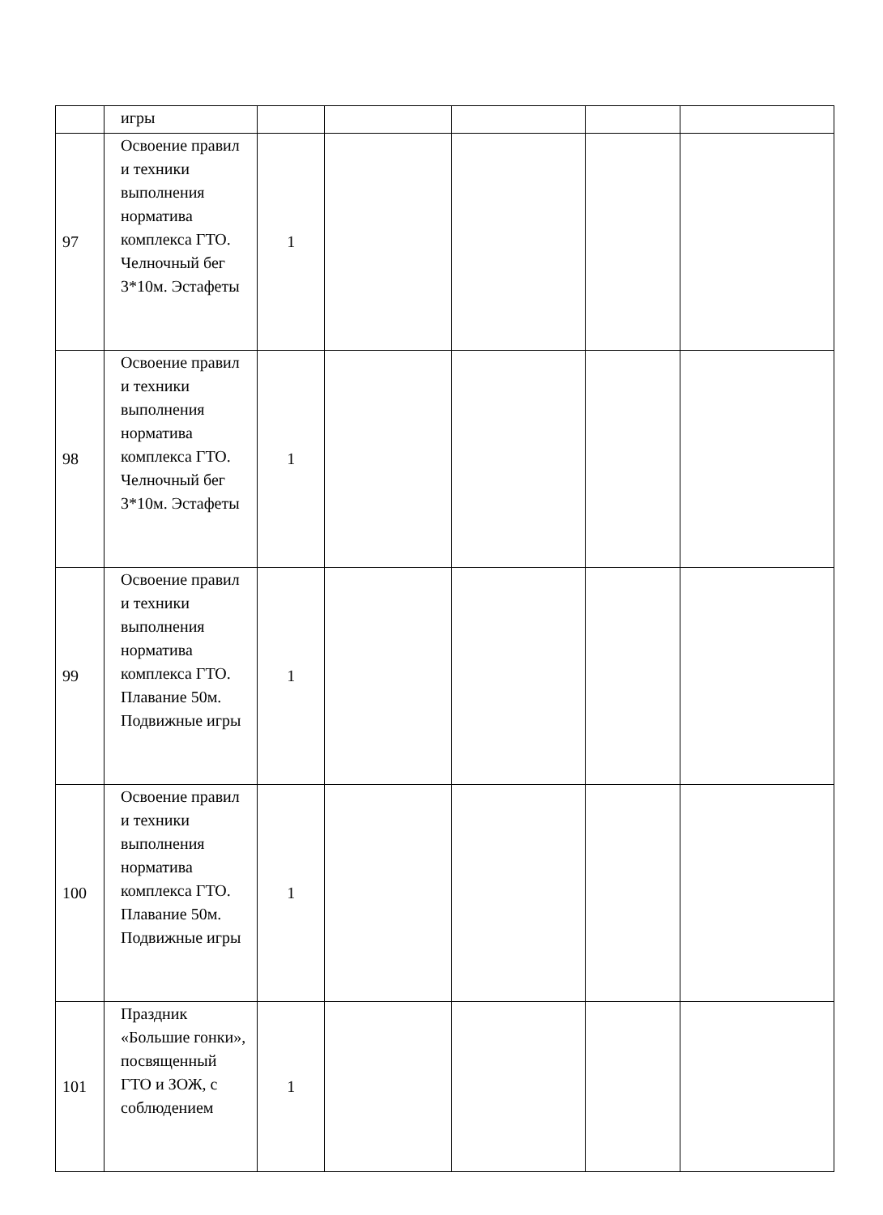| | игры | | | | | |
| 97 | Освоение правил и техники выполнения норматива комплекса ГТО. Челночный бег 3*10м. Эстафеты | 1 | | | | |
| 98 | Освоение правил и техники выполнения норматива комплекса ГТО. Челночный бег 3*10м. Эстафеты | 1 | | | | |
| 99 | Освоение правил и техники выполнения норматива комплекса ГТО. Плавание 50м. Подвижные игры | 1 | | | | |
| 100 | Освоение правил и техники выполнения норматива комплекса ГТО. Плавание 50м. Подвижные игры | 1 | | | | |
| 101 | Праздник «Большие гонки», посвященный ГТО и ЗОЖ, с соблюдением | 1 | | | | |